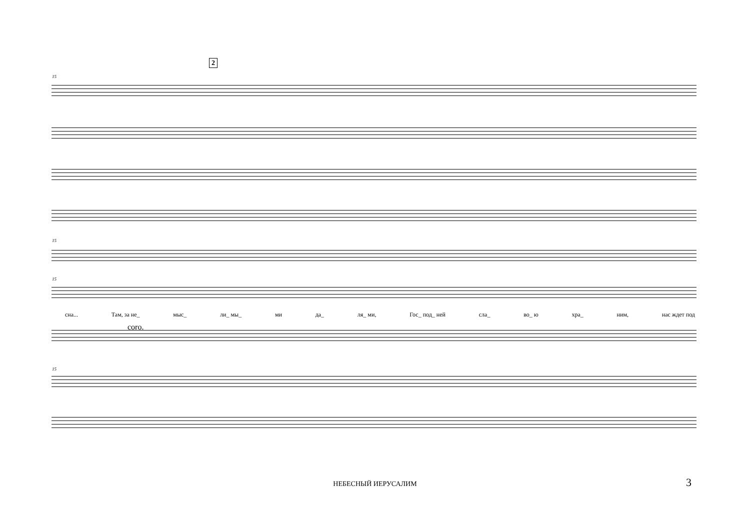2
15
15
15
сна... Там, за не_ мыс_ ли_ мы_ ми да_ ля_ ми, Гос_ под_ ней сла_ во_ ю хра_ ним, нас ждет под
соro.
15
НЕБЕСНЫЙ ИЕРУСАЛИМ 3